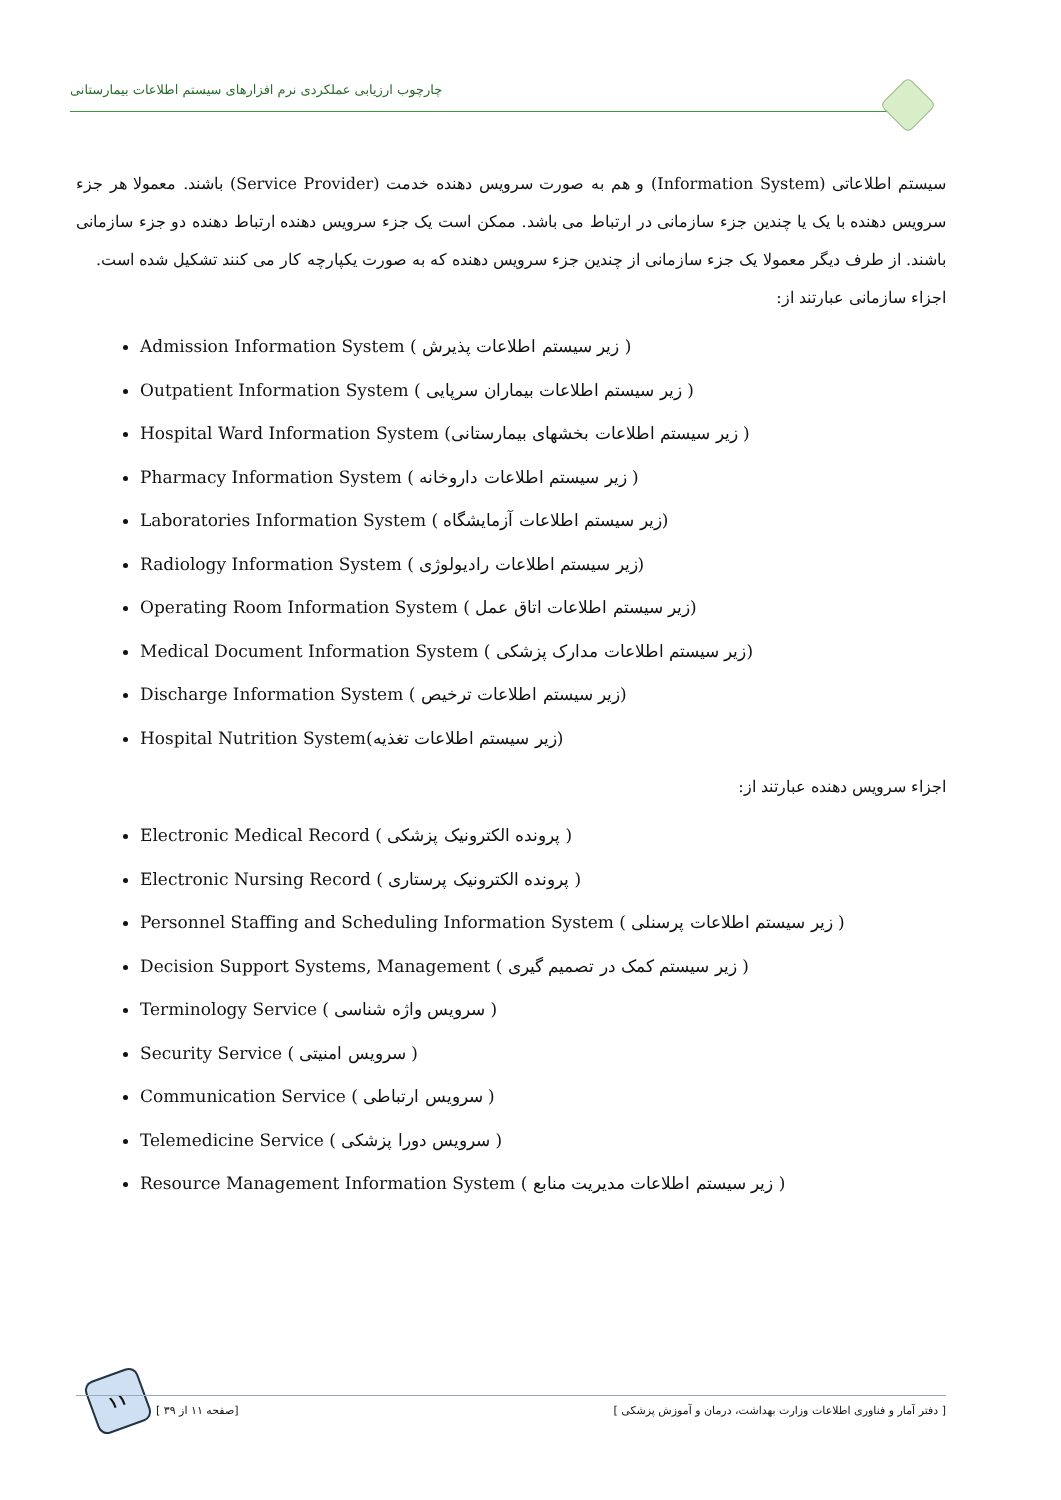چارچوب ارزیابی عملکردی نرم افزارهای سیستم اطلاعات بیمارستانی
سیستم اطلاعاتی (Information System) و هم به صورت سرویس دهنده خدمت (Service Provider) باشند. معمولا هر جزء سرویس دهنده با یک یا چندین جزء سازمانی در ارتباط می باشد. ممکن است یک جزء سرویس دهنده ارتباط دهنده دو جزء سازمانی باشند. از طرف دیگر معمولا یک جزء سازمانی از چندین جزء سرویس دهنده که به صورت یکپارچه کار می کنند تشکیل شده است.
اجزاء سازمانی عبارتند از:
Admission Information System ( زیر سیستم اطلاعات پذیرش )
Outpatient Information System ( زیر سیستم اطلاعات بیماران سرپایی )
Hospital Ward Information System (زیر سیستم اطلاعات بخشهای بیمارستانی )
Pharmacy Information System ( زیر سیستم اطلاعات داروخانه )
Laboratories Information System ( زیر سیستم اطلاعات آزمایشگاه)
Radiology Information System ( زیر سیستم اطلاعات رادیولوژی)
Operating Room Information System ( زیر سیستم اطلاعات اتاق عمل)
Medical Document Information System ( زیر سیستم اطلاعات مدارک پزشکی)
Discharge Information System ( زیر سیستم اطلاعات ترخیص)
Hospital Nutrition System(زیر سیستم اطلاعات تغذیه)
اجزاء سرویس دهنده عبارتند از:
Electronic Medical Record ( پرونده الکترونیک پزشکی )
Electronic Nursing Record ( پرونده الکترونیک پرستاری )
Personnel Staffing and Scheduling Information System ( زیر سیستم اطلاعات پرسنلی )
Decision Support Systems, Management ( زیر سیستم کمک در تصمیم گیری )
Terminology Service ( سرویس واژه شناسی )
Security Service ( سرویس امنیتی )
Communication Service ( سرویس ارتباطی )
Telemedicine Service ( سرویس دورا پزشکی )
Resource Management Information System ( زیر سیستم اطلاعات مدیریت منابع )
۱۱
[ صفحه ۱۱ از ۳۹] [ دفتر آمار و فناوری اطلاعات وزارت بهداشت، درمان و آموزش پزشکی ]